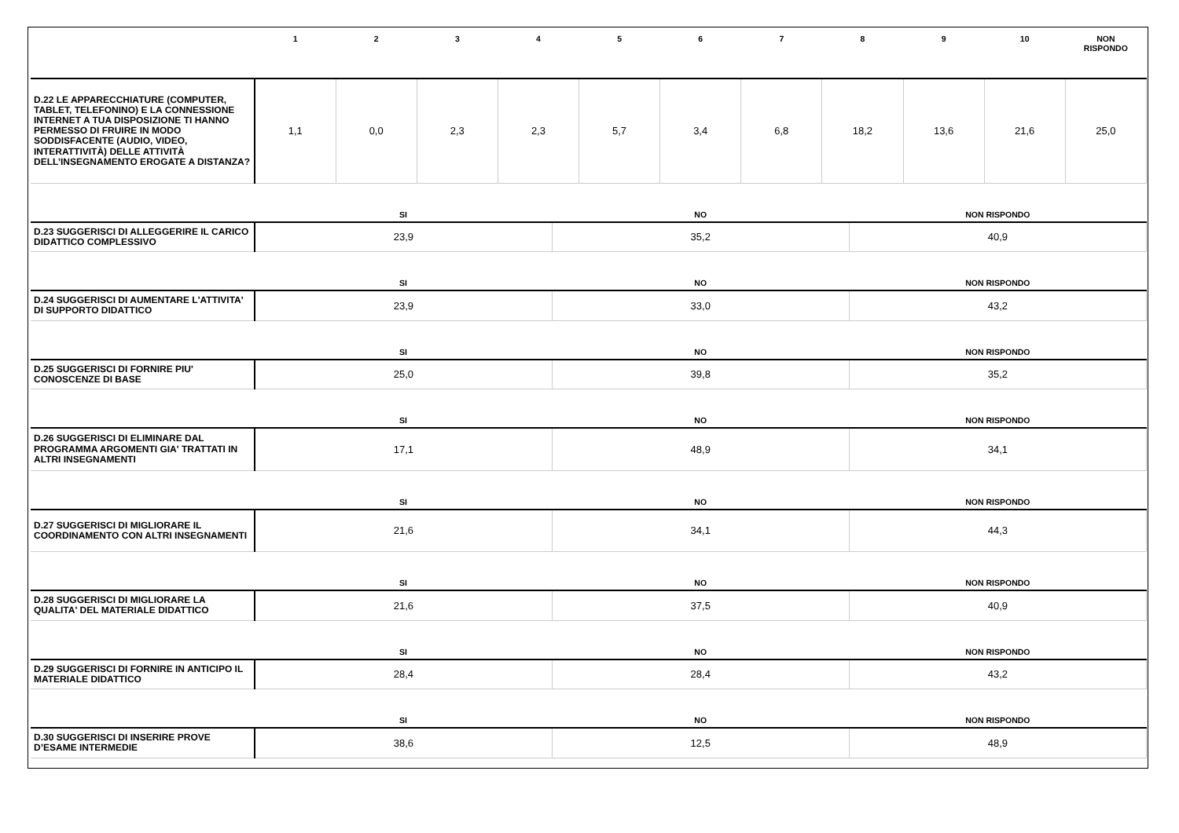| | 1 | 2 | 3 | 4 | 5 | 6 | 7 | 8 | 9 | 10 | NON RISPONDO |
| --- | --- | --- | --- | --- | --- | --- | --- | --- | --- | --- | --- |
| D.22 LE APPARECCHIATURE (COMPUTER, TABLET, TELEFONINO) E LA CONNESSIONE INTERNET A TUA DISPOSIZIONE TI HANNO PERMESSO DI FRUIRE IN MODO SODDISFACENTE (AUDIO, VIDEO, INTERATTIVITÀ) DELLE ATTIVITÀ DELL’INSEGNAMENTO EROGATE A DISTANZA? | 1,1 | 0,0 | 2,3 | 2,3 | 5,7 | 3,4 | 6,8 | 18,2 | 13,6 | 21,6 | 25,0 |
| | SI | NO | NON RISPONDO |
| --- | --- | --- | --- |
| D.23 SUGGERISCI DI ALLEGGERIRE IL CARICO DIDATTICO COMPLESSIVO | 23,9 | 35,2 | 40,9 |
| | SI | NO | NON RISPONDO |
| D.24 SUGGERISCI DI AUMENTARE L'ATTIVITA' DI SUPPORTO DIDATTICO | 23,9 | 33,0 | 43,2 |
| | SI | NO | NON RISPONDO |
| D.25 SUGGERISCI DI FORNIRE PIU' CONOSCENZE DI BASE | 25,0 | 39,8 | 35,2 |
| | SI | NO | NON RISPONDO |
| D.26 SUGGERISCI DI ELIMINARE DAL PROGRAMMA ARGOMENTI GIA' TRATTATI IN ALTRI INSEGNAMENTI | 17,1 | 48,9 | 34,1 |
| | SI | NO | NON RISPONDO |
| D.27 SUGGERISCI DI MIGLIORARE IL COORDINAMENTO CON ALTRI INSEGNAMENTI | 21,6 | 34,1 | 44,3 |
| | SI | NO | NON RISPONDO |
| D.28 SUGGERISCI DI MIGLIORARE LA QUALITA' DEL MATERIALE DIDATTICO | 21,6 | 37,5 | 40,9 |
| | SI | NO | NON RISPONDO |
| D.29 SUGGERISCI DI FORNIRE IN ANTICIPO IL MATERIALE DIDATTICO | 28,4 | 28,4 | 43,2 |
| | SI | NO | NON RISPONDO |
| D.30 SUGGERISCI DI INSERIRE PROVE D’ESAME INTERMEDIE | 38,6 | 12,5 | 48,9 |